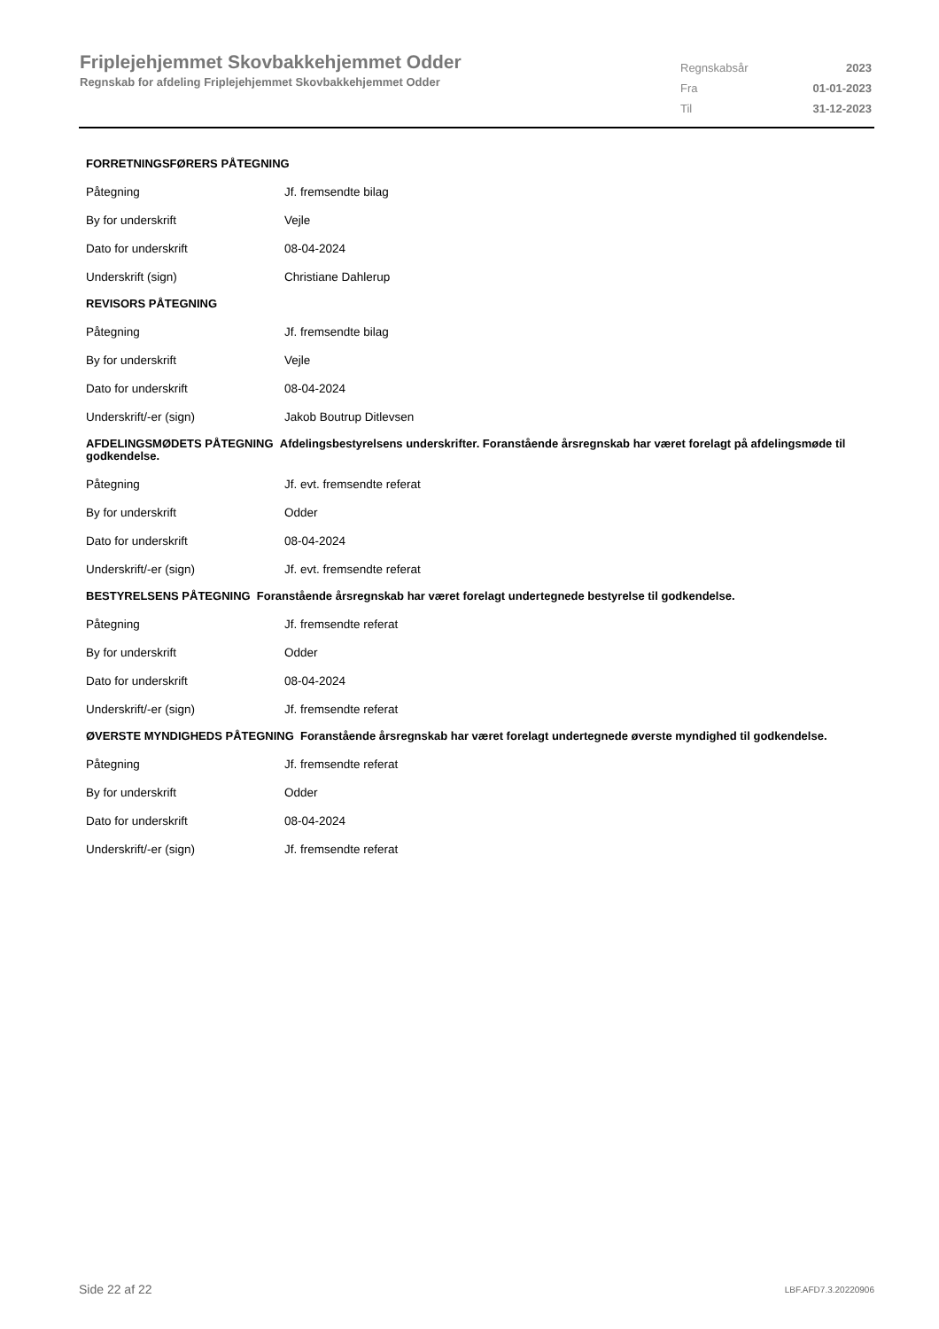Friplejehjemmet Skovbakkehjemmet Odder
Regnskab for afdeling Friplejehjemmet Skovbakkehjemmet Odder
| Regnskabsår | 2023 |
| Fra | 01-01-2023 |
| Til | 31-12-2023 |
FORRETNINGSFØRERS PÅTEGNING
| Påtegning | Jf. fremsendte bilag |
| By for underskrift | Vejle |
| Dato for underskrift | 08-04-2024 |
| Underskrift (sign) | Christiane Dahlerup |
REVISORS PÅTEGNING
| Påtegning | Jf. fremsendte bilag |
| By for underskrift | Vejle |
| Dato for underskrift | 08-04-2024 |
| Underskrift/-er (sign) | Jakob Boutrup Ditlevsen |
AFDELINGSMØDETS PÅTEGNING Afdelingsbestyrelsens underskrifter. Foranstående årsregnskab har været forelagt på afdelingsmøde til godkendelse.
| Påtegning | Jf. evt. fremsendte referat |
| By for underskrift | Odder |
| Dato for underskrift | 08-04-2024 |
| Underskrift/-er (sign) | Jf. evt. fremsendte referat |
BESTYRELSENS PÅTEGNING Foranstående årsregnskab har været forelagt undertegnede bestyrelse til godkendelse.
| Påtegning | Jf. fremsendte referat |
| By for underskrift | Odder |
| Dato for underskrift | 08-04-2024 |
| Underskrift/-er (sign) | Jf. fremsendte referat |
ØVERSTE MYNDIGHEDS PÅTEGNING Foranstående årsregnskab har været forelagt undertegnede øverste myndighed til godkendelse.
| Påtegning | Jf. fremsendte referat |
| By for underskrift | Odder |
| Dato for underskrift | 08-04-2024 |
| Underskrift/-er (sign) | Jf. fremsendte referat |
Side 22 af 22 LBF.AFD7.3.20220906